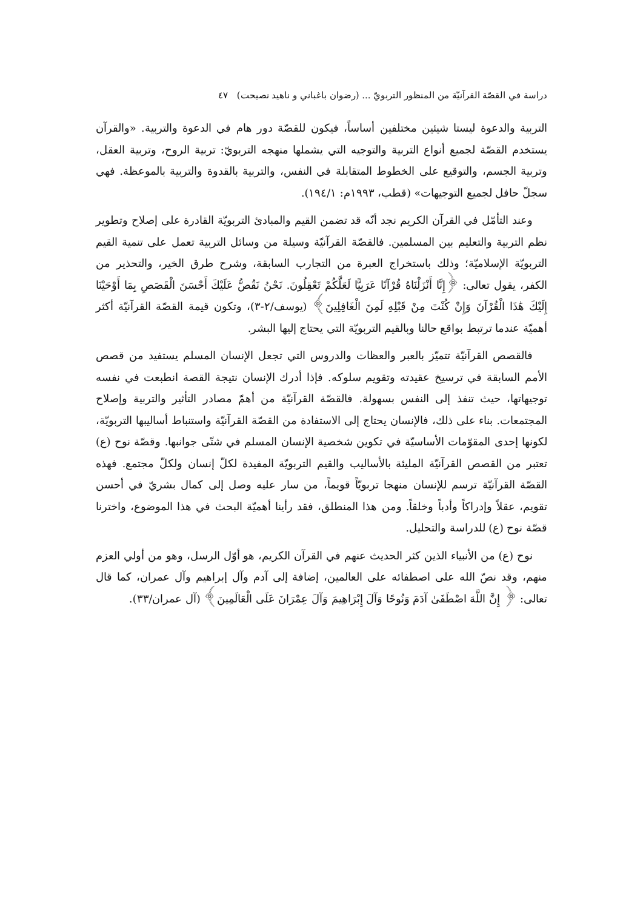دراسة في القصّة القرآنيّة من المنظور التربويّ ... (رضوان باغباني و ناهيد نصيحت) ٤٧
التربية والدعوة ليستا شيئين مختلفين أساساً، فيكون للقصّة دور هام في الدعوة والتربية. «والقرآن يستخدم القصّة لجميع أنواع التربية والتوجيه التي يشملها منهجه التربويّ: تربية الروح، وتربية العقل، وتربية الجسم، والتوقيع على الخطوط المتقابلة في النفس، والتربية بالقدوة والتربية بالموعظة. فهي سجلّ حافل لجميع التوجيهات» (قطب، ١٩٩٣م: ١٩٤/١).
وعند التأمّل في القرآن الكريم نجد أنّه قد تضمن القيم والمبادئ التربويّة القادرة على إصلاح وتطوير نظم التربية والتعليم بين المسلمين. فالقصّة القرآنيّة وسيلة من وسائل التربية تعمل على تنمية القيم التربويّة الإسلاميّة؛ وذلك باستخراج العبرة من التجارب السابقة، وشرح طرق الخير، والتحذير من الكفر، يقول تعالى: ﴿إِنَّا أَنْزَلْنَاهُ قُرْآنًا عَرَبِيًّا لَعَلَّكُمْ تَعْقِلُونَ. نَحْنُ نَقُصُّ عَلَيْكَ أَحْسَنَ الْقَصَصِ بِمَا أَوْحَيْنَا إِلَيْكَ هَٰذَا الْقُرْآنَ وَإِنْ كُنْتَ مِنْ قَبْلِهِ لَمِنَ الْغَافِلِينَ﴾ (يوسف/٢-٣)، وتكون قيمة القصّة القرآنيّة أكثر أهميّة عندما ترتبط بواقع حالنا وبالقيم التربويّة التي يحتاج إليها البشر.
فالقصص القرآنيّة تتميّز بالعبر والعظات والدروس التي تجعل الإنسان المسلم يستفيد من قصص الأمم السابقة في ترسيخ عقيدته وتقويم سلوكه. فإذا أدرك الإنسان نتيجة القصة انطبعت في نفسه توجيهاتها، حيث تنفذ إلى النفس بسهولة. فالقصّة القرآنيّة من أهمّ مصادر التأثير والتربية وإصلاح المجتمعات. بناء على ذلك، فالإنسان يحتاج إلى الاستفادة من القصّة القرآنيّة واستنباط أساليبها التربويّة، لكونها إحدى المقوّمات الأساسيّة في تكوين شخصية الإنسان المسلم في شتّى جوانبها. وقصّة نوح (ع) تعتبر من القصص القرآنيّة المليئة بالأساليب والقيم التربويّة المفيدة لكلّ إنسان ولكلّ مجتمع. فهذه القصّة القرآنيّة ترسم للإنسان منهجا تربويّاً قويماً، من سار عليه وصل إلى كمال بشريّ في أحسن تقويم، عقلاً وإدراكاً وأدباً وخلقاً. ومن هذا المنطلق، فقد رأينا أهميّة البحث في هذا الموضوع، واخترنا قصّة نوح (ع) للدراسة والتحليل.
نوح (ع) من الأنبياء الذين كثر الحديث عنهم في القرآن الكريم، هو أوّل الرسل، وهو من أولي العزم منهم، وقد نصّ الله على اصطفائه على العالمين، إضافة إلى آدم وآل إبراهيم وآل عمران، كما قال تعالى: ﴿ إِنَّ اللَّهَ اصْطَفَىٰ آدَمَ وَنُوحًا وَآلَ إِبْرَاهِيمَ وَآلَ عِمْرَانَ عَلَى الْعَالَمِينَ﴾ (آل عمران/٣٣).